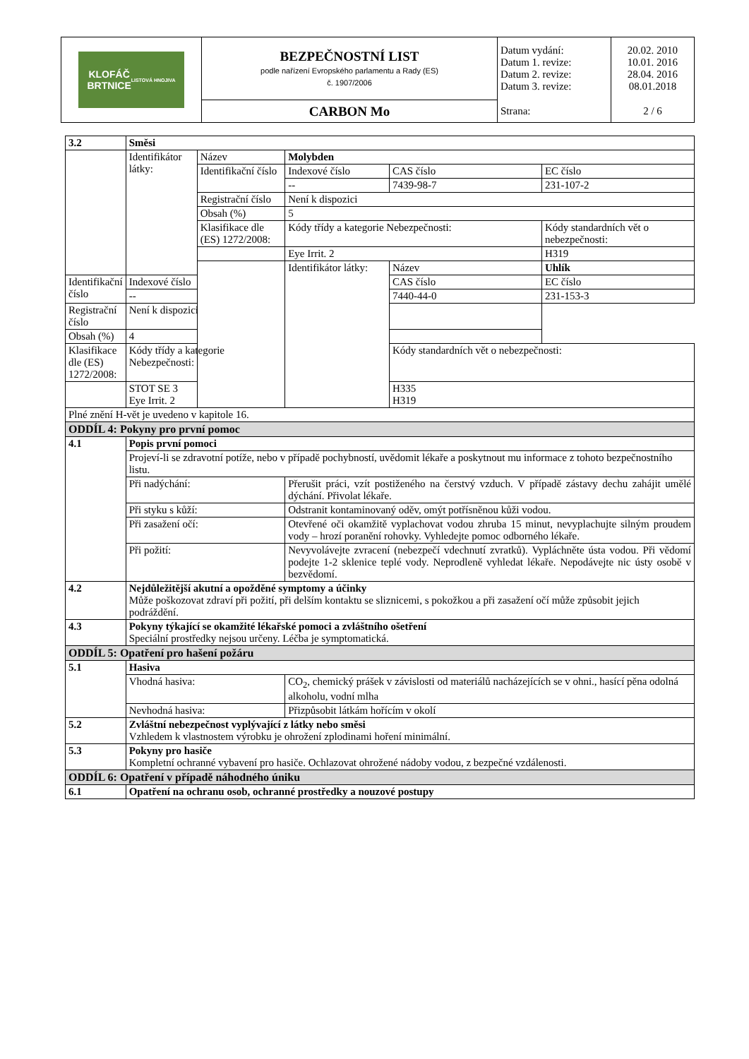| KLOFÁČ BRTNICE LISTOVÁ HNOJIVA | BEZPEČNOSTNÍ LIST podle nařízení Evropského parlamentu a Rady (ES) č. 1907/2006 | Datum vydání: Datum 1. revize: Datum 2. revize: Datum 3. revize: | 20.02. 2010 10.01. 2016 28.04. 2016 08.01.2018 |
| | CARBON Mo | Strana: | 2 / 6 |
| 3.2 | Směsi | | | | |
| | Identifikátor látky: | Název | Molybden | | |
| | | Identifikační číslo | Indexové číslo | CAS číslo | EC číslo |
| | | | -- | 7439-98-7 | 231-107-2 |
| | | Registrační číslo | Není k dispozici | | |
| | | Obsah (%) | 5 | | |
| | | Klasifikace dle (ES) 1272/2008: | Kódy třídy a kategorie Nebezpečnosti: | | Kódy standardních vět o nebezpečnosti: |
| | | | Eye Irrit. 2 | | H319 |
| | | | Identifikátor látky: | Název | Uhlík |
| Identifikační číslo | Indexové číslo | | | CAS číslo | EC číslo |
| | -- | | | 7440-44-0 | 231-153-3 |
| Registrační číslo | Není k dispozici | | | | |
| Obsah (%) | 4 | | | | |
| Klasifikace dle (ES) 1272/2008: | Kódy třídy a kategorie Nebezpečnosti: | | | Kódy standardních vět o nebezpečnosti: | |
| | STOT SE 3 Eye Irrit. 2 | | | H335 H319 | |
| Plné znění H-vět je uvedeno v kapitole 16. | | | | | |
| ODDÍL 4: Pokyny pro první pomoc | | | | | |
| 4.1 | Popis první pomoci | | | | |
| | Projeví-li se zdravotní potíže, nebo v případě pochybností, uvědomit lékaře a poskytnout mu informace z tohoto bezpečnostního listu. | | | | |
| | Při nadýchání: | | Přerušit práci, vzít postiženého na čerstvý vzduch. V případě zástavy dechu zahájit umělé dýchání. Přivolat lékaře. | | |
| | Při styku s kůží: | | Odstranit kontaminovaný oděv, omýt potřísněnou kůži vodou. | | |
| | Při zasažení očí: | | Otevřené oči okamžitě vyplachovat vodou zhruba 15 minut, nevyplachujte silným proudem vody – hrozí poranění rohovky. Vyhledejte pomoc odborného lékaře. | | |
| | Při požití: | | Nevyvolávejte zvracení (nebezpečí vdechnutí zvratků). Vypláchněte ústa vodou. Při vědomí podejte 1-2 sklenice teplé vody. Neprodleně vyhledat lékaře. Nepodávejte nic ústy osobě v bezvědomí. | | |
| 4.2 | Nejdůležitější akutní a opožděné symptomy a účinky Může poškozovat zdraví při požití, při delším kontaktu se sliznicemi, s pokožkou a při zasažení očí může způsobit jejich podráždění. | | | | |
| 4.3 | Pokyny týkající se okamžité lékařské pomoci a zvláštního ošetření Speciální prostředky nejsou určeny. Léčba je symptomatická. | | | | |
| ODDÍL 5: Opatření pro hašení požáru | | | | | |
| 5.1 | Hasiva | | | | |
| | Vhodná hasiva: | | CO<sub>2</sub>, chemický prášek v závislosti od materiálů nacházejících se v ohni., hasící pěna odolná alkoholu, vodní mlha | | |
| | Nevhodná hasiva: | | Přizpůsobit látkám hořícím v okolí | | |
| 5.2 | Zvláštní nebezpečnost vyplývající z látky nebo směsi Vzhledem k vlastnostem výrobku je ohrožení zplodinami hoření minimální. | | | | |
| 5.3 | Pokyny pro hasiče Kompletní ochranné vybavení pro hasiče. Ochlazovat ohrožené nádoby vodou, z bezpečné vzdálenosti. | | | | |
| ODDÍL 6: Opatření v případě náhodného úniku | | | | | |
| 6.1 | Opatření na ochranu osob, ochranné prostředky a nouzové postupy | | | | |